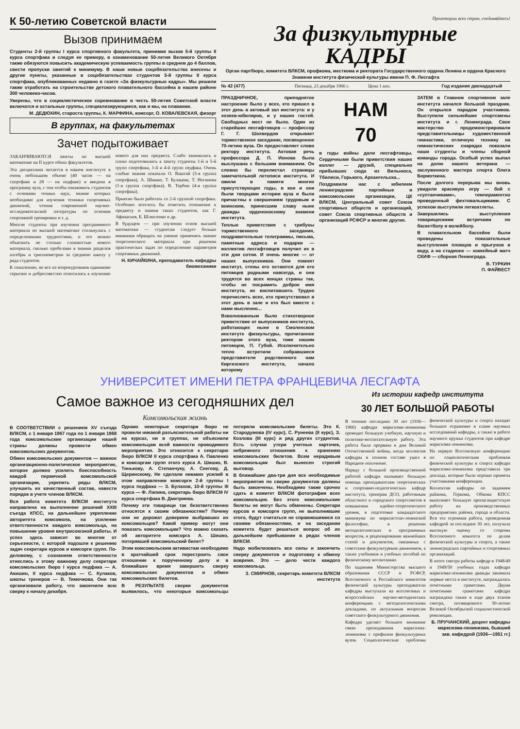К 50-летию Советской власти
Вызов принимаем
Студенты 2-й группы I курса спортивного факультета, принимая вызов 5-й группы II курса спортфака и следуя ее примеру, в ознаменование 50-летия Великого Октября также обязуются повысить академическую успеваемость группы в среднем до 4 баллов, свести пропуски занятий к минимуму. В наши новые соцобязательства внесены и другие пункты, указанные в соцобязательствах студентов 5-й группы II курса спортфака, опубликованных недавно в газете «За физкультурные кадры». Мы решили также отработать на строительстве детского плавательного бассейна в нашем районе 300 человеко-часов.
Уверены, что в социалистическое соревнование в честь 50-летия Советской власти включатся и остальные группы, специализирующиеся, как и мы, на плавании.
М. ДЕДЮХИН, староста группы, К. МАРФИНА, комсорг, О. КОВАЛЕВСКАЯ, физорг
В группах, на факультетах
Зачет подытоживает
ЗАКАНЧИВАЮТСЯ зачеты по высшей математике на II курсе обоих факультетов.
Эта дисциплина читается в нашем институте в очень небольшом объеме (40 часов — на спортфаке и 28 — на педфаке) и введена в программу вуза, с тем чтобы ознакомить студентов с основами точных наук, знание которых необходимо для изучения техники спортивных движений, чтения современной научно-исследовательской литературы по основам спортивной тренировки и т. д.
Многие студенты при изучении программного материала по высшей математике столкнулись с определенными трудностями, и это можно объяснить не столько сложностью нового материала, сколько пробелами в знании разделов алгебры и тригонометрии за среднюю школу у ряда студентов.
К сожалению, не все из второкурсников одинаково серьезно и добросовестно относились к изучению нового для них предмета. Слабо занимались и плохо подготовились к зачету студенты 1-й и 5-й групп спортфака, 1-й и 4-й групп педфака. Очень слабые знания показали О. Ваштай (5-я группа спортфака), А. Шишко, Т. Булацева, Т. Ногинова (1-я группа спортфака), В. Торбин (4-я группа спортфака).
Приятно было работать со 2-й группой спортфака. Особенно хотелось бы отметить отношение к предмету и знания таких студентов, как Г. Афанасьев, Б. Шляхтенко и др.
В будущем — при изучении основ высшей математики — студентам следует больше внимания обращать на умение применять знание теоретического материала при решении практических задач по определению параметров спортивных движений.
Н. КИЧАЙКИНА, преподаватель кафедры биомеханики
Пролетарии всех стран, соединяйтесь!
За физкультурные
КАДРЫ
Орган партбюро, комитета ВЛКСМ, профкома, месткома и ректората Государственного ордена Ленина и ордена Красного Знамени института физической культуры имени П. Ф. Лесгафта
№ 42 (477) Пятница, 23 декабря 1966 г. Цена 1 коп. Год издания двенадцатый
ПРАЗДНИЧНОЕ, приподнятое настроение было у всех, кто пришел в этот день в актовый зал института: и у хозяев-юбиляров, и у наших гостей. Свободных мест не было. Один из старейших лесгафтовцев — профессор Г. Г. Шахвердов открывает торжественное заседание, посвященное 70-летию вуза. Он предоставляет слово ректору института. Актовая речь профессора Д. П. Ионова была выслушана с большим вниманием. Он словно бы перелистал страницы замечательной летописи института. И ожили в памяти многих присутствующих годы, в кои и они были творцами истории вуза и были причастны к свершениям трудовым и воинским, принесшим славу ныне дважды орденоносному знамени института.
Теплые приветствия с трибуны торжественного заседания, поздравительные телеграммы, письма, памятные адреса и подарки — коллектив лесгафтовцев получил их в эти дни сотни. И очень многие — от наших выпускников. Они помнят институт, стены его остаются для его питомцев родными навсегда, и они трудятся во всех концах страны так, чтобы не посрамить доброе имя института, их воспитавшего. Трудно перечислить всех, кто присутствовал в этот день в зале и кто был вместе с нами мысленно...
Взволнованным было стихотворное приветствие от выпускников института, работающих ныне в Смоленском институте физкультуры, прочитанное ректором этого вуза, тоже нашим питомцем, П. Губой. Исключительно тепло встретили собравшиеся представителя родственного нам Киргизского института, начало которому
НАМ
70
в годы войны дали лесгафтовцы. Сердечными были приветствия наших коллег — друзей, специально прибывших сюда из Вильнюса, Тбилиси, Горького, Архангельска...
Поздравили нас с юбилеем ленинградские партийные и комсомольские организации, ЦК ВЛКСМ, Центральный совет Союза спортивных обществ и организаций, совет Союза спортивных обществ и организаций РСФСР и многие другие.
ЗАТЕМ в Главном спортивном зале института начался большой праздник. Он открылся парадом участников. Выступили сильнейшие спортсмены института и г. Ленинграда. Свое мастерство продемонстрировали представительницы художественной гимнастики, отличную технику на гимнастических снарядах показали наши студенты и члены сборной команды города. Особый успех выпал на долю нашего ветерана — заслуженного мастера спорта Олега Бормоткина.
После долгого перерыва мы вновь увидели красивую игру — бой с «султанчиками», темпераментно проведенный фехтовальщиками. С успехом выступили легкоатлеты.
Завершились выступления товарищескими встречами по баскетболу и волейболу.
В плавательном бассейне были проведены показательные выступления пловцов и прыгунов в воду, а на стадионе — хоккейный матч СКИФ — сборная Ленинграда.
В. ТУРКИН
П. ФАЙВЕСТ
УНИВЕРСИТЕТ ИМЕНИ ПЕТРА ФРАНЦЕВИЧА ЛЕСГАФТА
Самое важное из сегодняшних дел
Комсомольская жизнь
В СООТВЕТСТВИИ с решением XV съезда ВЛКСМ, с 1 января 1967 года по 1 января 1968 года комсомольские организации нашей страны должны провести обмен комсомольских документов.
Обмен комсомольских документов — важное организационно-политическое мероприятие, которое должно усилить боеспособность каждой первичной комсомольской организации, укрепить ряды ВЛКСМ, улучшить их качественный состав, навести порядок в учете членов ВЛКСМ.
Вся работа комитета ВЛКСМ института направлена на выполнение решений XXIII съезда КПСС, на дальнейшее укрепление авторитета комсомола, на усиление ответственности каждого комсомольца, на повышение уровня внутрисоюзной работы. И успех здесь зависит во многом от серьезности, с которой подошли к решению задач секретари курсов и комсорги групп. По-деловому, с сознанием ответственности отнеслись к этому важному делу секретари комсомольских бюро I курса педфака — А. Акишин, II курса педфака — С. Кулаков, школы тренеров — В. Тимочкова. Они так организовали работу, что закончили всю сверку к началу декабря.
Однако некоторые секретари бюро не провели никакой разъяснительной работы ни на курсах, ни в группах, не объяснили комсомольцам всей важности проводимого мероприятия. Это относится к секретарю бюро ВЛКСМ II курса спортфака А. Павленко и комсоргам групп этого курса А. Шишко, В. Тинькову, А. Степанчуку, А. Снегову, Д. Щеринскому, Не сделали никаких усилий в этом направлении комсорги 2-й группы I курса педфака — З. Булахов, 10-й группы III курса — Ф. Лапина, секретарь бюро ВЛКСМ IV курса спортфака В. Дмитриева.
Почему эти товарищи так безответственно относятся к своим обязанностям? Почему они не дорожат доверием выбравших их комсомольцев? Какой пример могут они показать комсомольцам? Что можно сказать об авторитете комсорга А. Шишко, потерявшей комсомольский билет?
Этим комсомольским активистам необходимо в кратчайший срок перестроить свое отношение к порученному делу и в ближайшее время завершить сверку комсомольских документов и обмен комсомольских билетов.
В РЕЗУЛЬТАТЕ сверки документов выявилось, что некоторые комсомольцы потеряли комсомольские билеты. Это К. Стародумова (IV курс), С. Рунеева (II курс), З. Козлова (III курс) и ряд других студентов. Есть случаи утери учетных карточек, небрежного отношения к хранению комсомольских билетов. Всем нерадивым комсомольцам был вынесен строгий выговор.
В ближайшие два-три дня все необходимые мероприятия по сверке документов должны быть закончены. Необходимо также срочно сдать в комитет ВЛКСМ фотографии всех комсомольцев. Без этого комсомольские билеты не могут быть обменены. Секретари курсов и комсорги групп, не выполнившие этого, будут считаться не справившимися со своими обязанностями, и на заседании комитета будет решаться вопрос об их дальнейшем пребывании в рядах членов ВЛКСМ.
Надо мобилизовать все силы и закончить сверку документов и подготовку к обмену вовремя. Это — дело чести каждого комсомольца.
З. СМИРНОВ, секретарь комитета ВЛКСМ института
Из истории кафедр института
30 ЛЕТ БОЛЬШОЙ РАБОТЫ
В течение последних 30 лет (1936—1966) кафедра марксизма-ленинизма проводит большую учебную, научную и политико-воспитательную работу. Эта работа была прервана в дни Великой Отечественной войны, когда коллектив кафедры в полном составе ушел в Народное ополчение.
Наряду с большой производственной работой кафедра оказывает большую помощь преподавателям теоретических и спортивно-педагогических кафедр института, тренерам ДСО, работникам областного и городского спортсоветов в повышении идейно-теоретического уровня, в подготовке кандидатского минимума по марксистско-ленинской философии, в решении методологических и программных вопросов, в рецензировании важнейших статей и документов, связанных с советским физкультурным движением, а также учебников и учебных пособий по физическому воспитанию.
По заданиям Министерства высшего образования СССР и РСФСР, Всесоюзного и Российского комитетов физической культуры преподаватели кафедры выступали на всесоюзных и всероссийских научно-методических конференциях с методологическими докладами, по актуальным вопросам советского физкультурного движения.
Кафедра уделяет большое внимание связи преподавания марксизма-ленинизма с профилем физкультурных вузов. Социологические проблемы физической культуры и спорта находят большое отражение в плане научных исследований кафедры, а также в работе научного кружка студентов при кафедре марксизма-ленинизма.
На первую Всесоюзную конференцию по социологическим проблемам физической культуры и спорта кафедра марксизма-ленинизма представила три доклада, которые были хорошо приняты участниками конференции.
Коллектив кафедры по заданиям райкома, Горкома, Обкома КПСС выполняет большую пропагандистскую работу на производственных предприятиях района, города и области. Вся эта огромная работа, проведенная кафедрой за последние 30 лет, получала высокую оценку со стороны Всесоюзного комитета по делам физической культуры и спорта, а также ленинградских партийных и спортивных организаций.
В итоге смотра работы кафедр в 1948/49 и 1949/50 учебных годах кафедра марксизма-ленинизма дважды занимала первые места в институте, награждалась почетными грамотами. Двумя почетными грамотами кафедра награждена также в ходе двух этапов смотра, посвященного 50-летию Великой Октябрьской социалистической революции.
Б. ПРУЧАНСКИЙ, доцент кафедры марксизма-ленинизма, бывший зав. кафедрой (1936—1951 гг.)